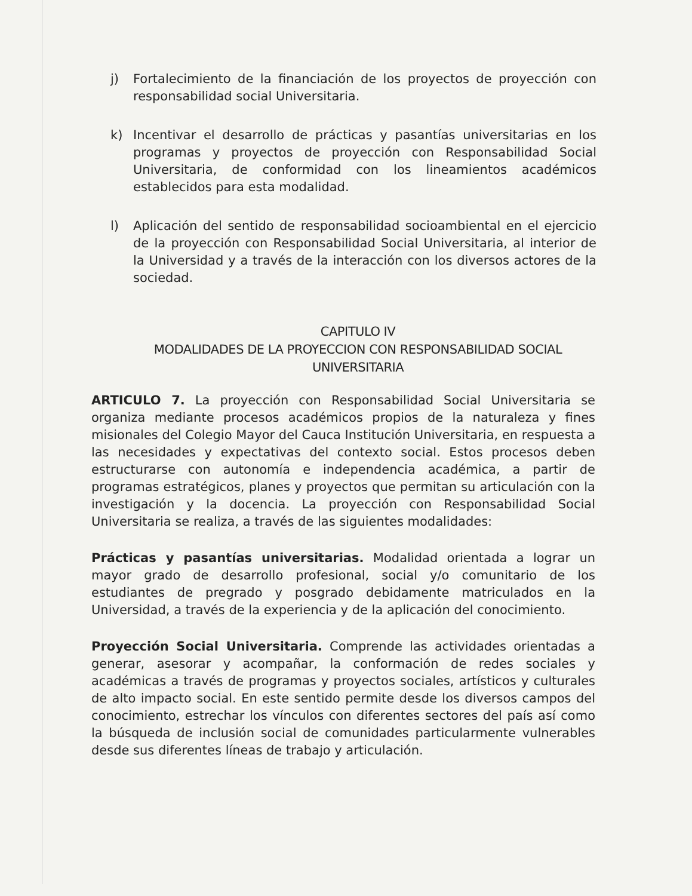j) Fortalecimiento de la financiación de los proyectos de proyección con responsabilidad social Universitaria.
k) Incentivar el desarrollo de prácticas y pasantías universitarias en los programas y proyectos de proyección con Responsabilidad Social Universitaria, de conformidad con los lineamientos académicos establecidos para esta modalidad.
l) Aplicación del sentido de responsabilidad socioambiental en el ejercicio de la proyección con Responsabilidad Social Universitaria, al interior de la Universidad y a través de la interacción con los diversos actores de la sociedad.
CAPITULO IV
MODALIDADES DE LA PROYECCION CON RESPONSABILIDAD SOCIAL UNIVERSITARIA
ARTICULO 7. La proyección con Responsabilidad Social Universitaria se organiza mediante procesos académicos propios de la naturaleza y fines misionales del Colegio Mayor del Cauca Institución Universitaria, en respuesta a las necesidades y expectativas del contexto social. Estos procesos deben estructurarse con autonomía e independencia académica, a partir de programas estratégicos, planes y proyectos que permitan su articulación con la investigación y la docencia. La proyección con Responsabilidad Social Universitaria se realiza, a través de las siguientes modalidades:
Prácticas y pasantías universitarias. Modalidad orientada a lograr un mayor grado de desarrollo profesional, social y/o comunitario de los estudiantes de pregrado y posgrado debidamente matriculados en la Universidad, a través de la experiencia y de la aplicación del conocimiento.
Proyección Social Universitaria. Comprende las actividades orientadas a generar, asesorar y acompañar, la conformación de redes sociales y académicas a través de programas y proyectos sociales, artísticos y culturales de alto impacto social. En este sentido permite desde los diversos campos del conocimiento, estrechar los vínculos con diferentes sectores del país así como la búsqueda de inclusión social de comunidades particularmente vulnerables desde sus diferentes líneas de trabajo y articulación.